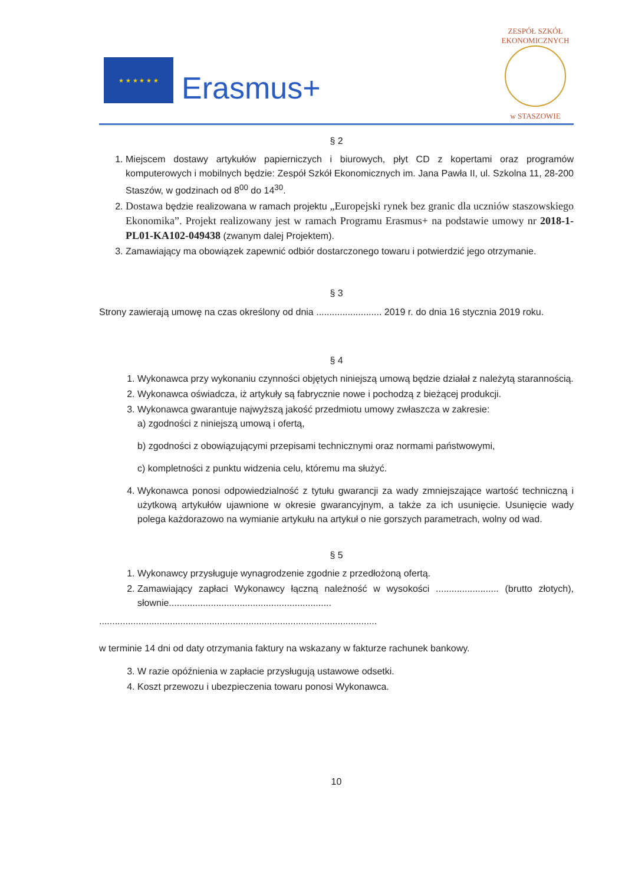★ ★ ★ ★ ★ ★
Erasmus+
ZESPÓŁ SZKÓŁ EKONOMICZNYCH
w STASZOWIE
§ 2
1. Miejscem dostawy artykułów papierniczych i biurowych, płyt CD z kopertami oraz programów komputerowych i mobilnych będzie: Zespół Szkół Ekonomicznych im. Jana Pawła II, ul. Szkolna 11, 28-200 Staszów, w godzinach od 8<sup>00</sup> do 14<sup>30</sup>.
2. Dostawa będzie realizowana w ramach projektu „Europejski rynek bez granic dla uczniów staszowskiego Ekonomika”. Projekt realizowany jest w ramach Programu Erasmus+ na podstawie umowy nr 2018-1-PL01-KA102-049438 (zwanym dalej Projektem).
3. Zamawiający ma obowiązek zapewnić odbiór dostarczonego towaru i potwierdzić jego otrzymanie.
§ 3
Strony zawierają umowę na czas określony od dnia ......................... 2019 r. do dnia 16 stycznia 2019 roku.
§ 4
1. Wykonawca przy wykonaniu czynności objętych niniejszą umową będzie działał z należytą starannością.
2. Wykonawca oświadcza, iż artykuły są fabrycznie nowe i pochodzą z bieżącej produkcji.
3. Wykonawca gwarantuje najwyższą jakość przedmiotu umowy zwłaszcza w zakresie:
a) zgodności z niniejszą umową i ofertą,
b) zgodności z obowiązującymi przepisami technicznymi oraz normami państwowymi,
c) kompletności z punktu widzenia celu, któremu ma służyć.
4. Wykonawca ponosi odpowiedzialność z tytułu gwarancji za wady zmniejszające wartość techniczną i użytkową artykułów ujawnione w okresie gwarancyjnym, a także za ich usunięcie. Usunięcie wady polega każdorazowo na wymianie artykułu na artykuł o nie gorszych parametrach, wolny od wad.
§ 5
1. Wykonawcy przysługuje wynagrodzenie zgodnie z przedłożoną ofertą.
2. Zamawiający zapłaci Wykonawcy łączną należność w wysokości ........................ (brutto złotych), słownie..............................................................
..........................................................................................................
w terminie 14 dni od daty otrzymania faktury na wskazany w fakturze rachunek bankowy.
3. W razie opóźnienia w zapłacie przysługują ustawowe odsetki.
4. Koszt przewozu i ubezpieczenia towaru ponosi Wykonawca.
10